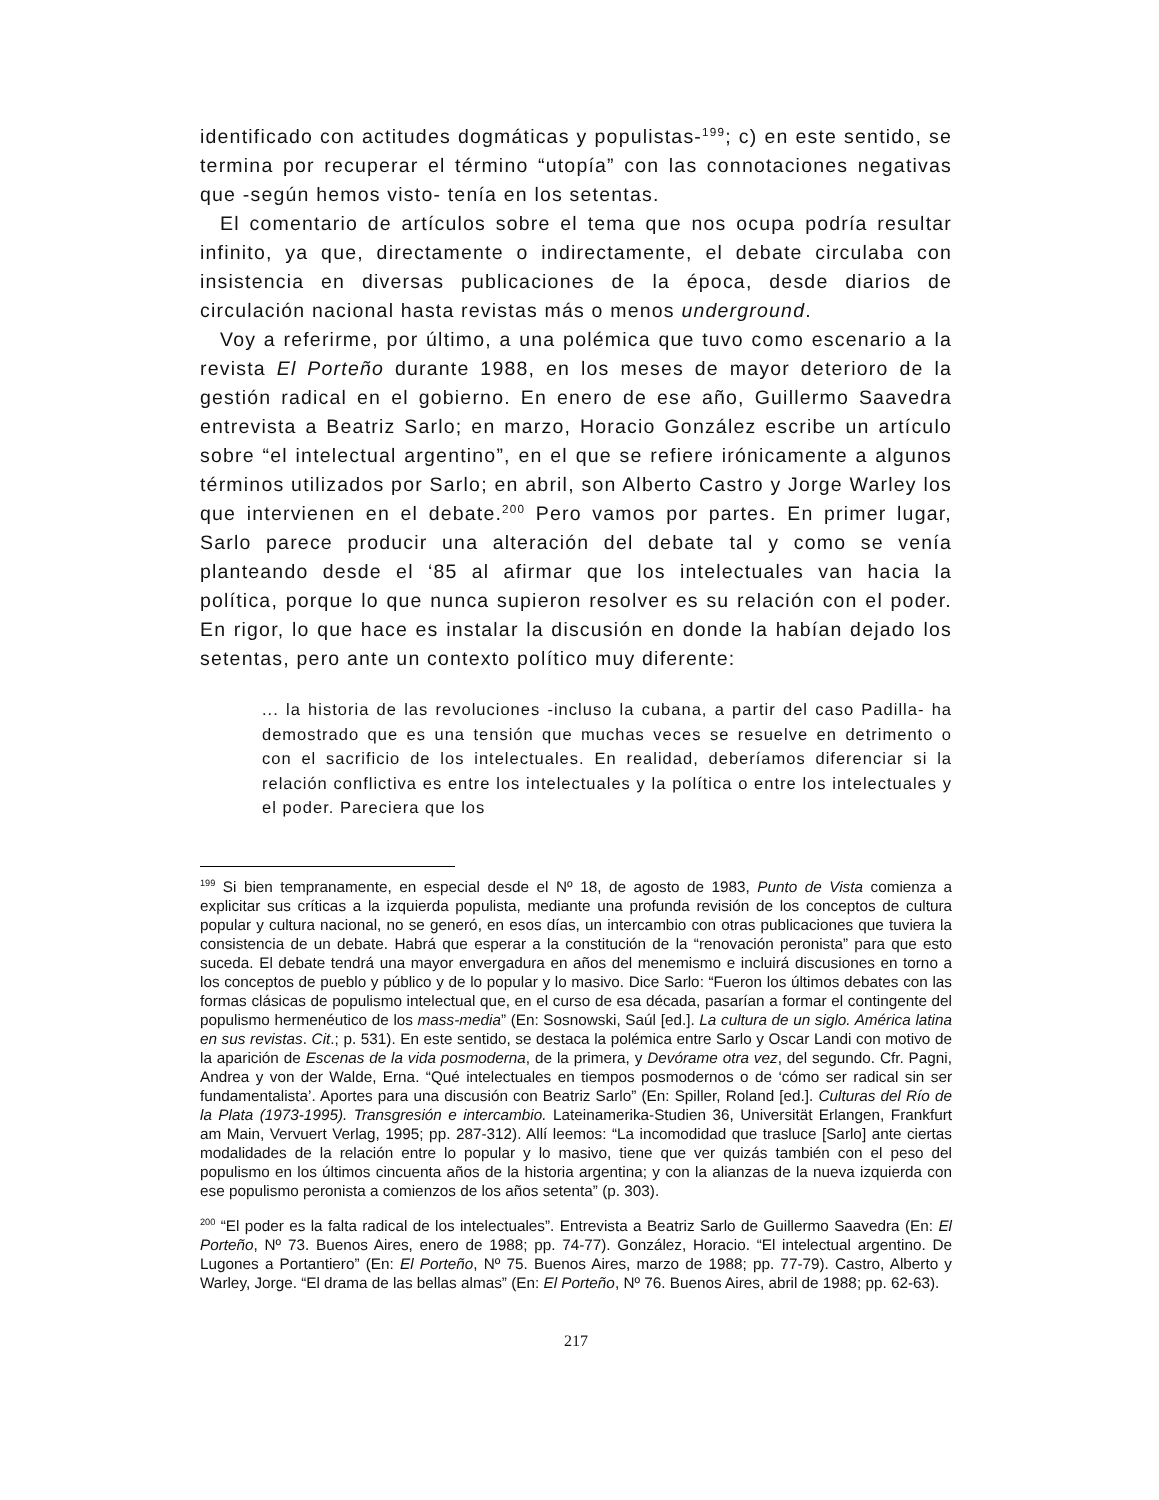identificado con actitudes dogmáticas y populistas-<sup>199</sup>; c) en este sentido, se termina por recuperar el término “utopía” con las connotaciones negativas que -según hemos visto- tenía en los setentas.
El comentario de artículos sobre el tema que nos ocupa podría resultar infinito, ya que, directamente o indirectamente, el debate circulaba con insistencia en diversas publicaciones de la época, desde diarios de circulación nacional hasta revistas más o menos underground.
Voy a referirme, por último, a una polémica que tuvo como escenario a la revista El Porteño durante 1988, en los meses de mayor deterioro de la gestión radical en el gobierno. En enero de ese año, Guillermo Saavedra entrevista a Beatriz Sarlo; en marzo, Horacio González escribe un artículo sobre “el intelectual argentino”, en el que se refiere irónicamente a algunos términos utilizados por Sarlo; en abril, son Alberto Castro y Jorge Warley los que intervienen en el debate.<sup>200</sup> Pero vamos por partes. En primer lugar, Sarlo parece producir una alteración del debate tal y como se venía planteando desde el ‘85 al afirmar que los intelectuales van hacia la política, porque lo que nunca supieron resolver es su relación con el poder. En rigor, lo que hace es instalar la discusión en donde la habían dejado los setentas, pero ante un contexto político muy diferente:
... la historia de las revoluciones -incluso la cubana, a partir del caso Padilla- ha demostrado que es una tensión que muchas veces se resuelve en detrimento o con el sacrificio de los intelectuales. En realidad, deberíamos diferenciar si la relación conflictiva es entre los intelectuales y la política o entre los intelectuales y el poder. Pareciera que los
<sup>199</sup> Si bien tempranamente, en especial desde el Nº 18, de agosto de 1983, Punto de Vista comienza a explicitar sus críticas a la izquierda populista, mediante una profunda revisión de los conceptos de cultura popular y cultura nacional, no se generó, en esos días, un intercambio con otras publicaciones que tuviera la consistencia de un debate. Habrá que esperar a la constitución de la “renovación peronista” para que esto suceda. El debate tendrá una mayor envergadura en años del menemismo e incluirá discusiones en torno a los conceptos de pueblo y público y de lo popular y lo masivo. Dice Sarlo: “Fueron los últimos debates con las formas clásicas de populismo intelectual que, en el curso de esa década, pasarían a formar el contingente del populismo hermenéutico de los mass-media” (En: Sosnowski, Saúl [ed.]. La cultura de un siglo. América latina en sus revistas. Cit.; p. 531). En este sentido, se destaca la polémica entre Sarlo y Oscar Landi con motivo de la aparición de Escenas de la vida posmoderna, de la primera, y Devórame otra vez, del segundo. Cfr. Pagni, Andrea y von der Walde, Erna. “Qué intelectuales en tiempos posmodernos o de ‘cómo ser radical sin ser fundamentalista’. Aportes para una discusión con Beatriz Sarlo” (En: Spiller, Roland [ed.]. Culturas del Río de la Plata (1973-1995). Transgresión e intercambio. Lateinamerika-Studien 36, Universität Erlangen, Frankfurt am Main, Vervuert Verlag, 1995; pp. 287-312). Allí leemos: “La incomodidad que trasluce [Sarlo] ante ciertas modalidades de la relación entre lo popular y lo masivo, tiene que ver quizás también con el peso del populismo en los últimos cincuenta años de la historia argentina; y con la alianzas de la nueva izquierda con ese populismo peronista a comienzos de los años setenta” (p. 303).
<sup>200</sup> “El poder es la falta radical de los intelectuales”. Entrevista a Beatriz Sarlo de Guillermo Saavedra (En: El Porteño, Nº 73. Buenos Aires, enero de 1988; pp. 74-77). González, Horacio. “El intelectual argentino. De Lugones a Portantiero” (En: El Porteño, Nº 75. Buenos Aires, marzo de 1988; pp. 77-79). Castro, Alberto y Warley, Jorge. “El drama de las bellas almas” (En: El Porteño, Nº 76. Buenos Aires, abril de 1988; pp. 62-63).
217